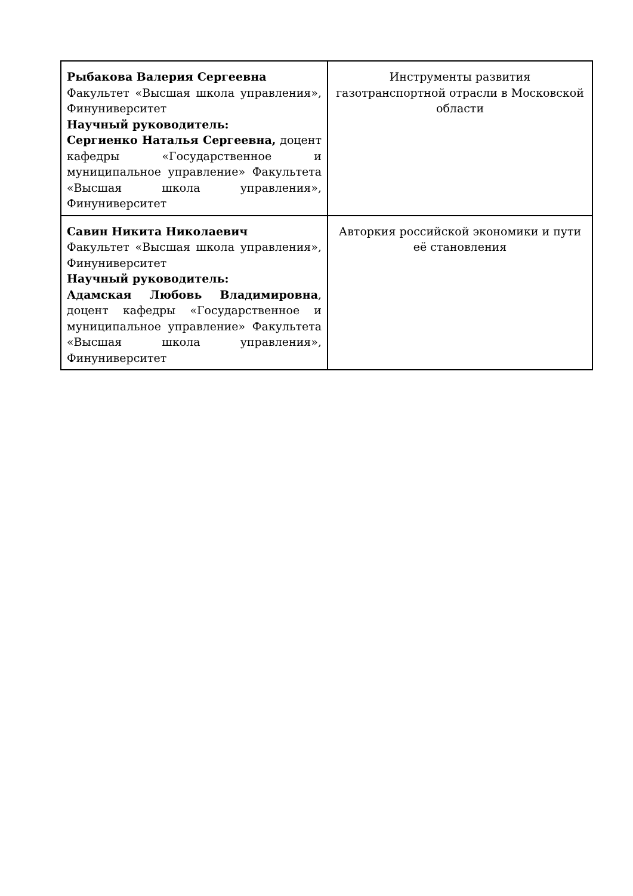| Рыбакова Валерия Сергеевна Факультет «Высшая школа управления», Финуниверситет Научный руководитель: Сергиенко Наталья Сергеевна, доцент кафедры «Государственное и муниципальное управление» Факультета «Высшая школа управления», Финуниверситет | Инструменты развития газотранспортной отрасли в Московской области |
| Савин Никита Николаевич Факультет «Высшая школа управления», Финуниверситет Научный руководитель: Адамская Любовь Владимировна , доцент кафедры «Государственное и муниципальное управление» Факультета «Высшая школа управления», Финуниверситет | Авторкия российской экономики и пути её становления |